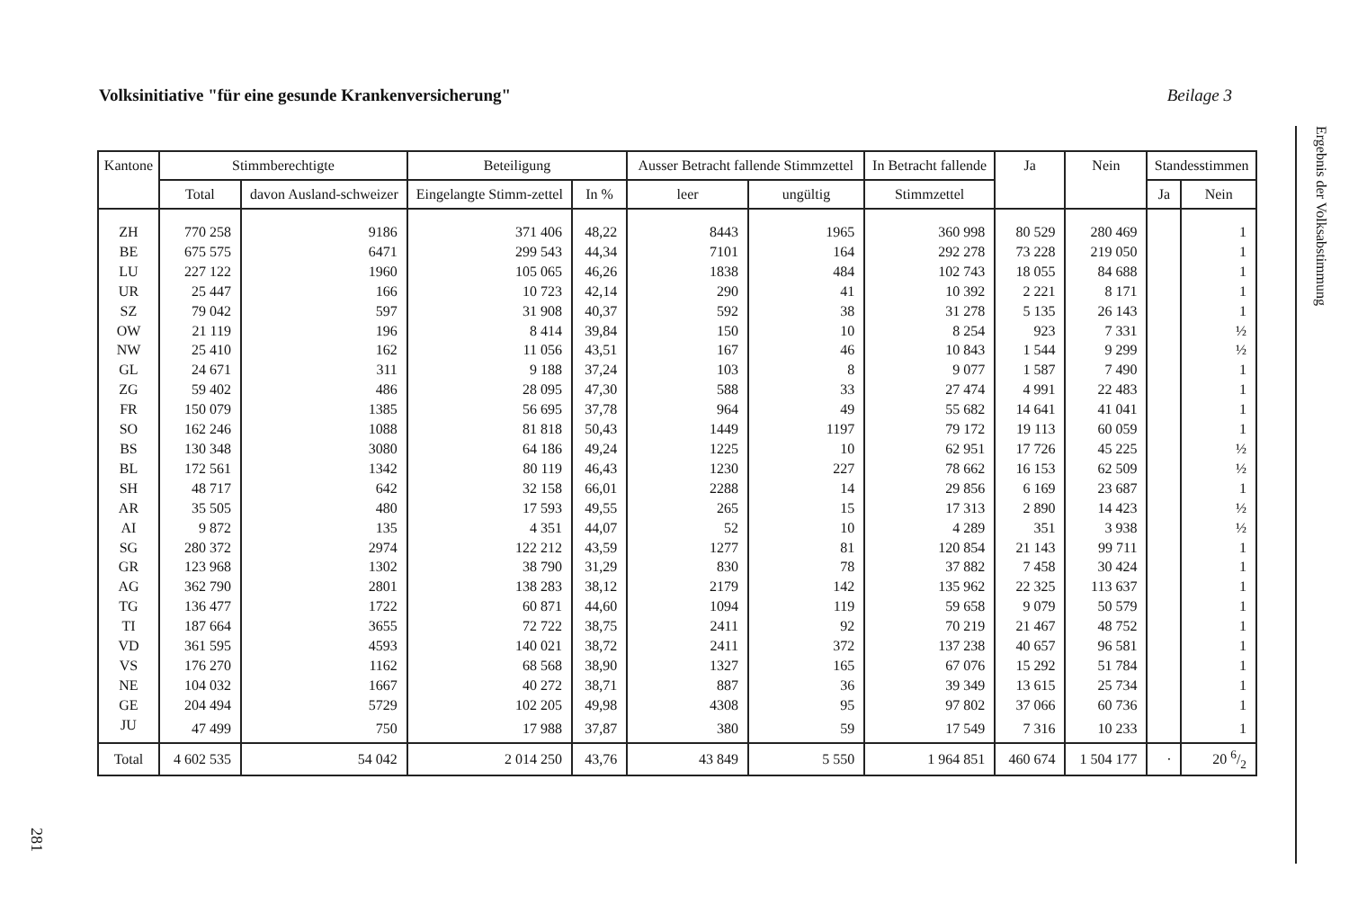Volksinitiative "für eine gesunde Krankenversicherung" Beilage 3
| Kantone | Stimmberechtigte | | Beteiligung | | Ausser Betracht fallende Stimmzettel | | In Betracht fallende | Ja | Nein | Standesstimmen | |
| --- | --- | --- | --- | --- | --- | --- | --- | --- | --- | --- | --- |
| | Total | davon Ausland-schweizer | Eingelangte Stimm-zettel | In % | leer | ungültig | Stimmzettel | | | Ja | Nein |
| ZH | 770 258 | 9186 | 371 406 | 48,22 | 8443 | 1965 | 360 998 | 80 529 | 280 469 | | 1 |
| BE | 675 575 | 6471 | 299 543 | 44,34 | 7101 | 164 | 292 278 | 73 228 | 219 050 | | 1 |
| LU | 227 122 | 1960 | 105 065 | 46,26 | 1838 | 484 | 102 743 | 18 055 | 84 688 | | 1 |
| UR | 25 447 | 166 | 10 723 | 42,14 | 290 | 41 | 10 392 | 2 221 | 8 171 | | 1 |
| SZ | 79 042 | 597 | 31 908 | 40,37 | 592 | 38 | 31 278 | 5 135 | 26 143 | | 1 |
| OW | 21 119 | 196 | 8 414 | 39,84 | 150 | 10 | 8 254 | 923 | 7 331 | | ½ |
| NW | 25 410 | 162 | 11 056 | 43,51 | 167 | 46 | 10 843 | 1 544 | 9 299 | | ½ |
| GL | 24 671 | 311 | 9 188 | 37,24 | 103 | 8 | 9 077 | 1 587 | 7 490 | | 1 |
| ZG | 59 402 | 486 | 28 095 | 47,30 | 588 | 33 | 27 474 | 4 991 | 22 483 | | 1 |
| FR | 150 079 | 1385 | 56 695 | 37,78 | 964 | 49 | 55 682 | 14 641 | 41 041 | | 1 |
| SO | 162 246 | 1088 | 81 818 | 50,43 | 1449 | 1197 | 79 172 | 19 113 | 60 059 | | 1 |
| BS | 130 348 | 3080 | 64 186 | 49,24 | 1225 | 10 | 62 951 | 17 726 | 45 225 | | ½ |
| BL | 172 561 | 1342 | 80 119 | 46,43 | 1230 | 227 | 78 662 | 16 153 | 62 509 | | ½ |
| SH | 48 717 | 642 | 32 158 | 66,01 | 2288 | 14 | 29 856 | 6 169 | 23 687 | | 1 |
| AR | 35 505 | 480 | 17 593 | 49,55 | 265 | 15 | 17 313 | 2 890 | 14 423 | | ½ |
| AI | 9 872 | 135 | 4 351 | 44,07 | 52 | 10 | 4 289 | 351 | 3 938 | | ½ |
| SG | 280 372 | 2974 | 122 212 | 43,59 | 1277 | 81 | 120 854 | 21 143 | 99 711 | | 1 |
| GR | 123 968 | 1302 | 38 790 | 31,29 | 830 | 78 | 37 882 | 7 458 | 30 424 | | 1 |
| AG | 362 790 | 2801 | 138 283 | 38,12 | 2179 | 142 | 135 962 | 22 325 | 113 637 | | 1 |
| TG | 136 477 | 1722 | 60 871 | 44,60 | 1094 | 119 | 59 658 | 9 079 | 50 579 | | 1 |
| TI | 187 664 | 3655 | 72 722 | 38,75 | 2411 | 92 | 70 219 | 21 467 | 48 752 | | 1 |
| VD | 361 595 | 4593 | 140 021 | 38,72 | 2411 | 372 | 137 238 | 40 657 | 96 581 | | 1 |
| VS | 176 270 | 1162 | 68 568 | 38,90 | 1327 | 165 | 67 076 | 15 292 | 51 784 | | 1 |
| NE | 104 032 | 1667 | 40 272 | 38,71 | 887 | 36 | 39 349 | 13 615 | 25 734 | | 1 |
| GE | 204 494 | 5729 | 102 205 | 49,98 | 4308 | 95 | 97 802 | 37 066 | 60 736 | | 1 |
| JU | 47 499 | 750 | 17 988 | 37,87 | 380 | 59 | 17 549 | 7 316 | 10 233 | | 1 |
| Total | 4 602 535 | 54 042 | 2 014 250 | 43,76 | 43 849 | 5 550 | 1 964 851 | 460 674 | 1 504 177 | · | 20 6/2 |
Ergebnis der Volksabstimmung
281